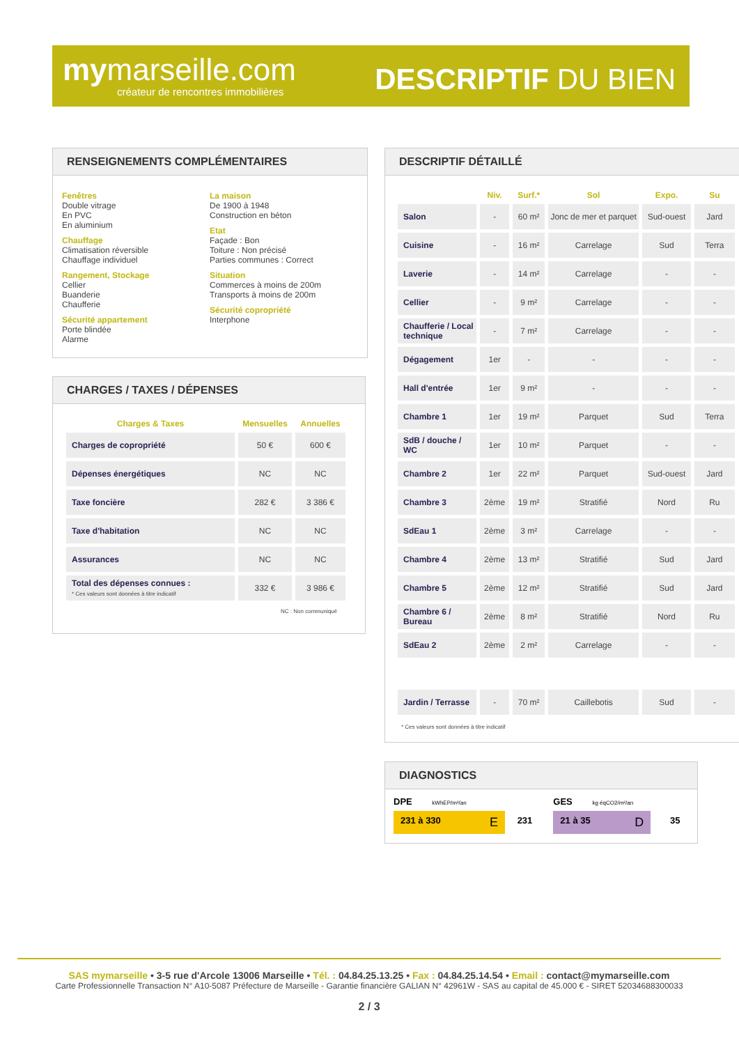mymarseille.com
créateur de rencontres immobilières
DESCRIPTIF DU BIEN
RENSEIGNEMENTS COMPLÉMENTAIRES
Fenêtres
Double vitrage
En PVC
En aluminium
Chauffage
Climatisation réversible
Chauffage individuel
Rangement, Stockage
Cellier
Buanderie
Chaufferie
Sécurité appartement
Porte blindée
Alarme
La maison
De 1900 à 1948
Construction en béton
Etat
Façade : Bon
Toiture : Non précisé
Parties communes : Correct
Situation
Commerces à moins de 200m
Transports à moins de 200m
Sécurité copropriété
Interphone
CHARGES / TAXES / DÉPENSES
| Charges & Taxes | Mensuelles | Annuelles |
| --- | --- | --- |
| Charges de copropriété | 50 € | 600 € |
| Dépenses énergétiques | NC | NC |
| Taxe foncière | 282 € | 3 386 € |
| Taxe d'habitation | NC | NC |
| Assurances | NC | NC |
| Total des dépenses connues : * Ces valeurs sont données à titre indicatif | 332 € | 3 986 € |
NC : Non communiqué
DESCRIPTIF DÉTAILLÉ
| | Niv. | Surf.* | Sol | Expo. | Su |
| --- | --- | --- | --- | --- | --- |
| Salon | - | 60 m² | Jonc de mer et parquet | Sud-ouest | Jard |
| Cuisine | - | 16 m² | Carrelage | Sud | Terra |
| Laverie | - | 14 m² | Carrelage | - | - |
| Cellier | - | 9 m² | Carrelage | - | - |
| Chaufferie / Local technique | - | 7 m² | Carrelage | - | - |
| Dégagement | 1er | - | - | - | - |
| Hall d'entrée | 1er | 9 m² | - | - | - |
| Chambre 1 | 1er | 19 m² | Parquet | Sud | Terra |
| SdB / douche / WC | 1er | 10 m² | Parquet | - | - |
| Chambre 2 | 1er | 22 m² | Parquet | Sud-ouest | Jard |
| Chambre 3 | 2ème | 19 m² | Stratifié | Nord | Ru |
| SdEau 1 | 2ème | 3 m² | Carrelage | - | - |
| Chambre 4 | 2ème | 13 m² | Stratifié | Sud | Jard |
| Chambre 5 | 2ème | 12 m² | Stratifié | Sud | Jard |
| Chambre 6 / Bureau | 2ème | 8 m² | Stratifié | Nord | Ru |
| SdEau 2 | 2ème | 2 m² | Carrelage | - | - |
| Jardin / Terrasse | - | 70 m² | Caillebotis | Sud | - |
* Ces valeurs sont données à titre indicatif
DIAGNOSTICS
DPE kWhEP/m²/an
231 à 330 E 231
GES kg éqCO2/m²/an
21 à 35 D 35
SAS mymarseille • 3-5 rue d'Arcole 13006 Marseille • Tél. : 04.84.25.13.25 • Fax : 04.84.25.14.54 • Email : contact@mymarseille.com
Carte Professionnelle Transaction N° A10-5087 Préfecture de Marseille - Garantie financière GALIAN N° 42961W - SAS au capital de 45.000 € - SIRET 52034688300033
2 / 3